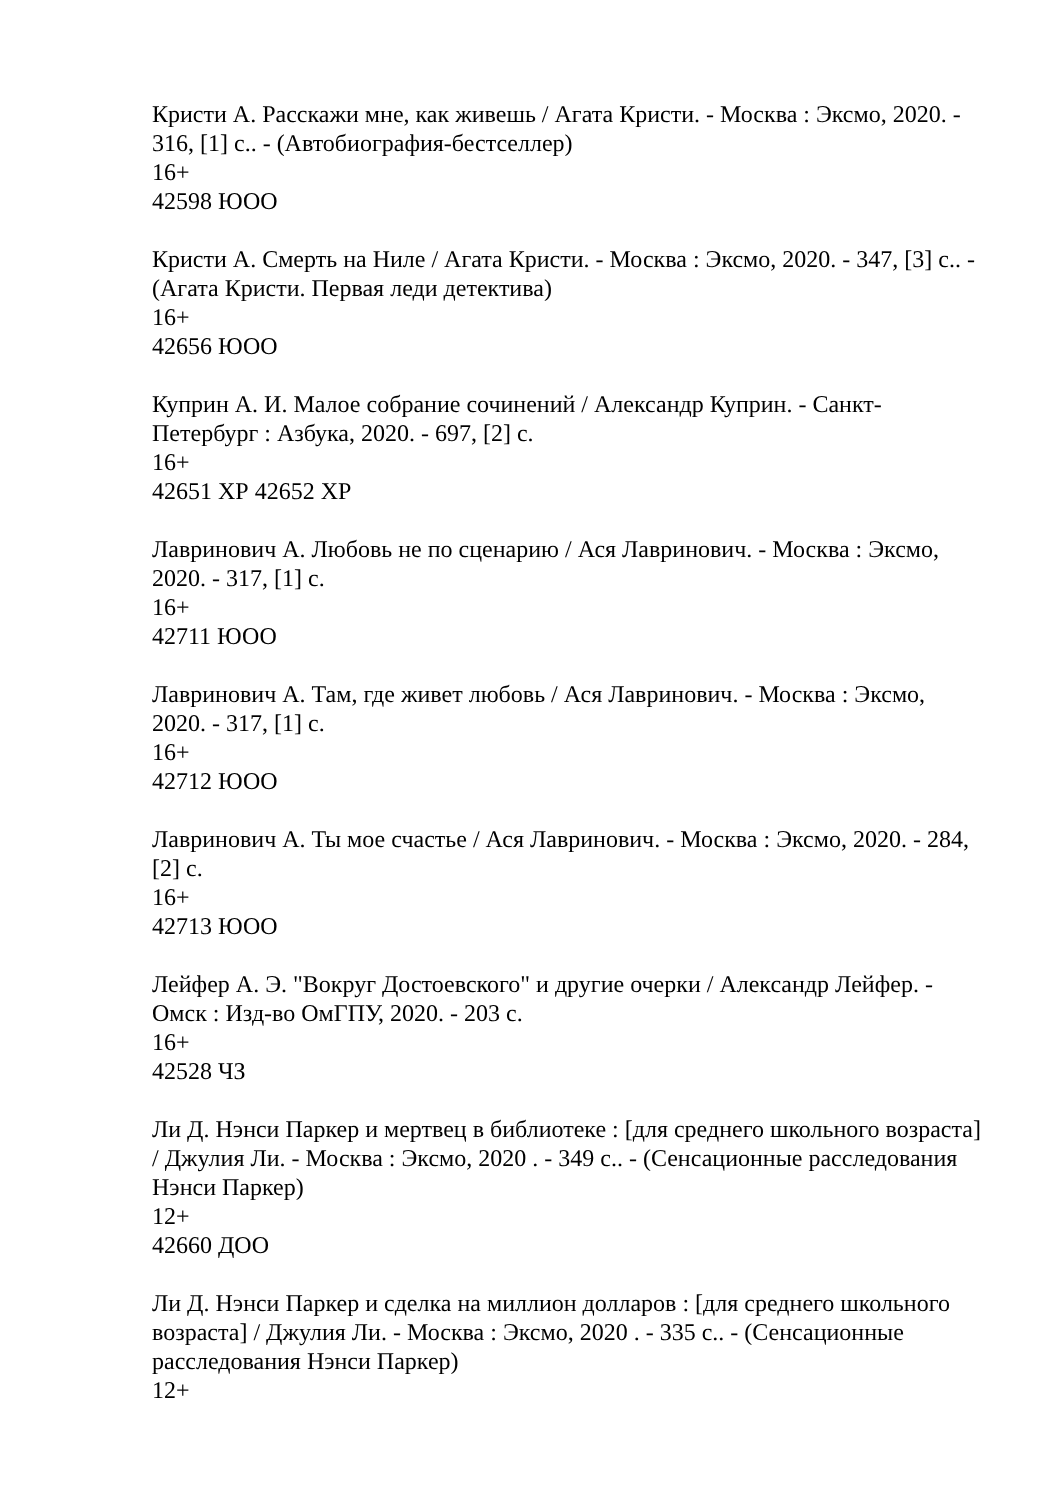Кристи А. Расскажи мне, как живешь / Агата Кристи. - Москва : Эксмо, 2020. - 316, [1] с.. - (Автобиография-бестселлер)
16+
42598 ЮОО
Кристи А. Смерть на Ниле / Агата Кристи. - Москва : Эксмо, 2020. - 347, [3] с.. - (Агата Кристи. Первая леди детектива)
16+
42656 ЮОО
Куприн А. И. Малое собрание сочинений / Александр Куприн. - Санкт-Петербург : Азбука, 2020. - 697, [2] с.
16+
42651 ХР 42652 ХР
Лавринович А. Любовь не по сценарию / Ася Лавринович. - Москва : Эксмо, 2020. - 317, [1] с.
16+
42711 ЮОО
Лавринович А. Там, где живет любовь / Ася Лавринович. - Москва : Эксмо, 2020. - 317, [1] с.
16+
42712 ЮОО
Лавринович А. Ты мое счастье / Ася Лавринович. - Москва : Эксмо, 2020. - 284, [2] с.
16+
42713 ЮОО
Лейфер А. Э. "Вокруг Достоевского" и другие очерки / Александр Лейфер. - Омск : Изд-во ОмГПУ, 2020. - 203 с.
16+
42528 ЧЗ
Ли Д. Нэнси Паркер и мертвец в библиотеке : [для среднего школьного возраста] / Джулия Ли. - Москва : Эксмо, 2020 . - 349 с.. - (Сенсационные расследования Нэнси Паркер)
12+
42660 ДОО
Ли Д. Нэнси Паркер и сделка на миллион долларов : [для среднего школьного возраста] / Джулия Ли. - Москва : Эксмо, 2020 . - 335 с.. - (Сенсационные расследования Нэнси Паркер)
12+